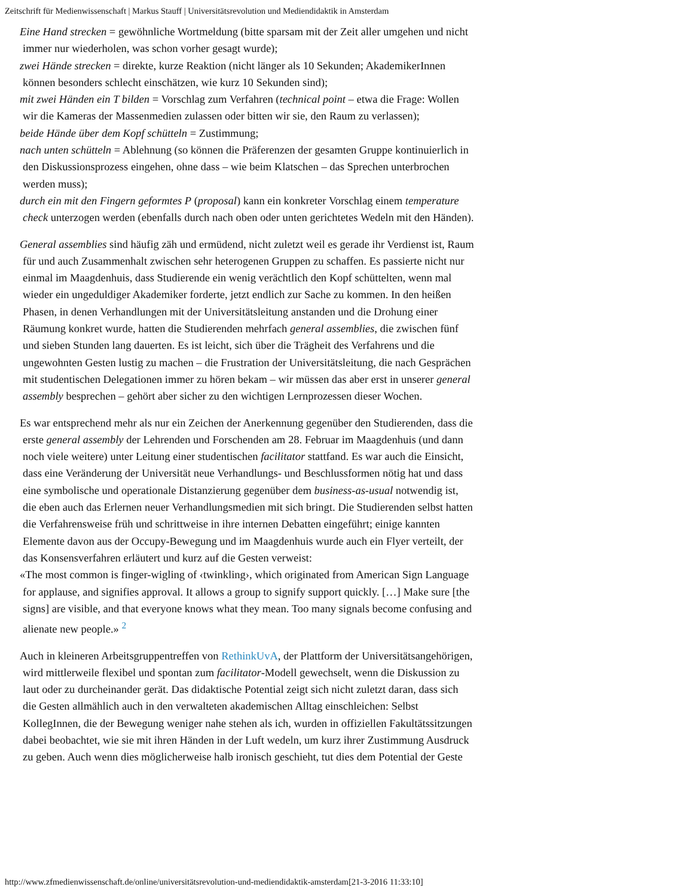Zeitschrift für Medienwissenschaft | Markus Stauff | Universitätsrevolution und Mediendidaktik in Amsterdam
Eine Hand strecken = gewöhnliche Wortmeldung (bitte sparsam mit der Zeit aller umgehen und nicht immer nur wiederholen, was schon vorher gesagt wurde);
zwei Hände strecken = direkte, kurze Reaktion (nicht länger als 10 Sekunden; AkademikerInnen können besonders schlecht einschätzen, wie kurz 10 Sekunden sind);
mit zwei Händen ein T bilden = Vorschlag zum Verfahren (technical point – etwa die Frage: Wollen wir die Kameras der Massenmedien zulassen oder bitten wir sie, den Raum zu verlassen);
beide Hände über dem Kopf schütteln = Zustimmung;
nach unten schütteln = Ablehnung (so können die Präferenzen der gesamten Gruppe kontinuierlich in den Diskussionsprozess eingehen, ohne dass – wie beim Klatschen – das Sprechen unterbrochen werden muss);
durch ein mit den Fingern geformtes P (proposal) kann ein konkreter Vorschlag einem temperature check unterzogen werden (ebenfalls durch nach oben oder unten gerichtetes Wedeln mit den Händen).
General assemblies sind häufig zäh und ermüdend, nicht zuletzt weil es gerade ihr Verdienst ist, Raum für und auch Zusammenhalt zwischen sehr heterogenen Gruppen zu schaffen. Es passierte nicht nur einmal im Maagdenhuis, dass Studierende ein wenig verächtlich den Kopf schüttelten, wenn mal wieder ein ungeduldiger Akademiker forderte, jetzt endlich zur Sache zu kommen. In den heißen Phasen, in denen Verhandlungen mit der Universitätsleitung anstanden und die Drohung einer Räumung konkret wurde, hatten die Studierenden mehrfach general assemblies, die zwischen fünf und sieben Stunden lang dauerten. Es ist leicht, sich über die Trägheit des Verfahrens und die ungewohnten Gesten lustig zu machen – die Frustration der Universitätsleitung, die nach Gesprächen mit studentischen Delegationen immer zu hören bekam – wir müssen das aber erst in unserer general assembly besprechen – gehört aber sicher zu den wichtigen Lernprozessen dieser Wochen.
Es war entsprechend mehr als nur ein Zeichen der Anerkennung gegenüber den Studierenden, dass die erste general assembly der Lehrenden und Forschenden am 28. Februar im Maagdenhuis (und dann noch viele weitere) unter Leitung einer studentischen facilitator stattfand. Es war auch die Einsicht, dass eine Veränderung der Universität neue Verhandlungs- und Beschlussformen nötig hat und dass eine symbolische und operationale Distanzierung gegenüber dem business-as-usual notwendig ist, die eben auch das Erlernen neuer Verhandlungsmedien mit sich bringt. Die Studierenden selbst hatten die Verfahrensweise früh und schrittweise in ihre internen Debatten eingeführt; einige kannten Elemente davon aus der Occupy-Bewegung und im Maagdenhuis wurde auch ein Flyer verteilt, der das Konsensverfahren erläutert und kurz auf die Gesten verweist:
«The most common is finger-wigling of ‹twinkling›, which originated from American Sign Language for applause, and signifies approval. It allows a group to signify support quickly. […] Make sure [the signs] are visible, and that everyone knows what they mean. Too many signals become confusing and alienate new people.» <sup>2</sup>
Auch in kleineren Arbeitsgruppentreffen von RethinkUvA, der Plattform der Universitätsangehörigen, wird mittlerweile flexibel und spontan zum facilitator-Modell gewechselt, wenn die Diskussion zu laut oder zu durcheinander gerät. Das didaktische Potential zeigt sich nicht zuletzt daran, dass sich die Gesten allmählich auch in den verwalteten akademischen Alltag einschleichen: Selbst KollegInnen, die der Bewegung weniger nahe stehen als ich, wurden in offiziellen Fakultätssitzungen dabei beobachtet, wie sie mit ihren Händen in der Luft wedeln, um kurz ihrer Zustimmung Ausdruck zu geben. Auch wenn dies möglicherweise halb ironisch geschieht, tut dies dem Potential der Geste
http://www.zfmedienwissenschaft.de/online/universitätsrevolution-und-mediendidaktik-amsterdam[21-3-2016 11:33:10]